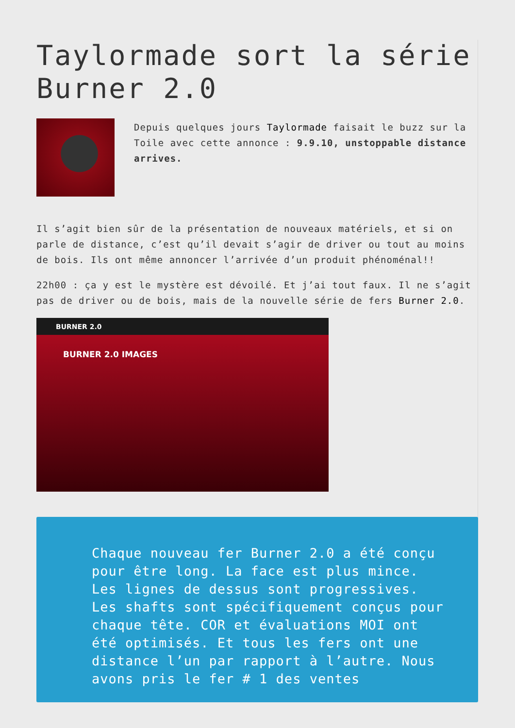Taylormade sort la série Burner 2.0
Depuis quelques jours Taylormade faisait le buzz sur la Toile avec cette annonce : 9.9.10, unstoppable distance arrives.
Il s’agit bien sûr de la présentation de nouveaux matériels, et si on parle de distance, c’est qu’il devait s’agir de driver ou tout au moins de bois. Ils ont même annoncer l’arrivée d’un produit phénoménal!!
22h00 : ça y est le mystère est dévoilé. Et j’ai tout faux. Il ne s’agit pas de driver ou de bois, mais de la nouvelle série de fers Burner 2.0.
BURNER 2.0
BURNER 2.0 IMAGES
Chaque nouveau fer Burner 2.0 a été conçu pour être long. La face est plus mince. Les lignes de dessus sont progressives. Les shafts sont spécifiquement conçus pour chaque tête. COR et évaluations MOI ont été optimisés. Et tous les fers ont une distance l’un par rapport à l’autre. Nous avons pris le fer # 1 des ventes